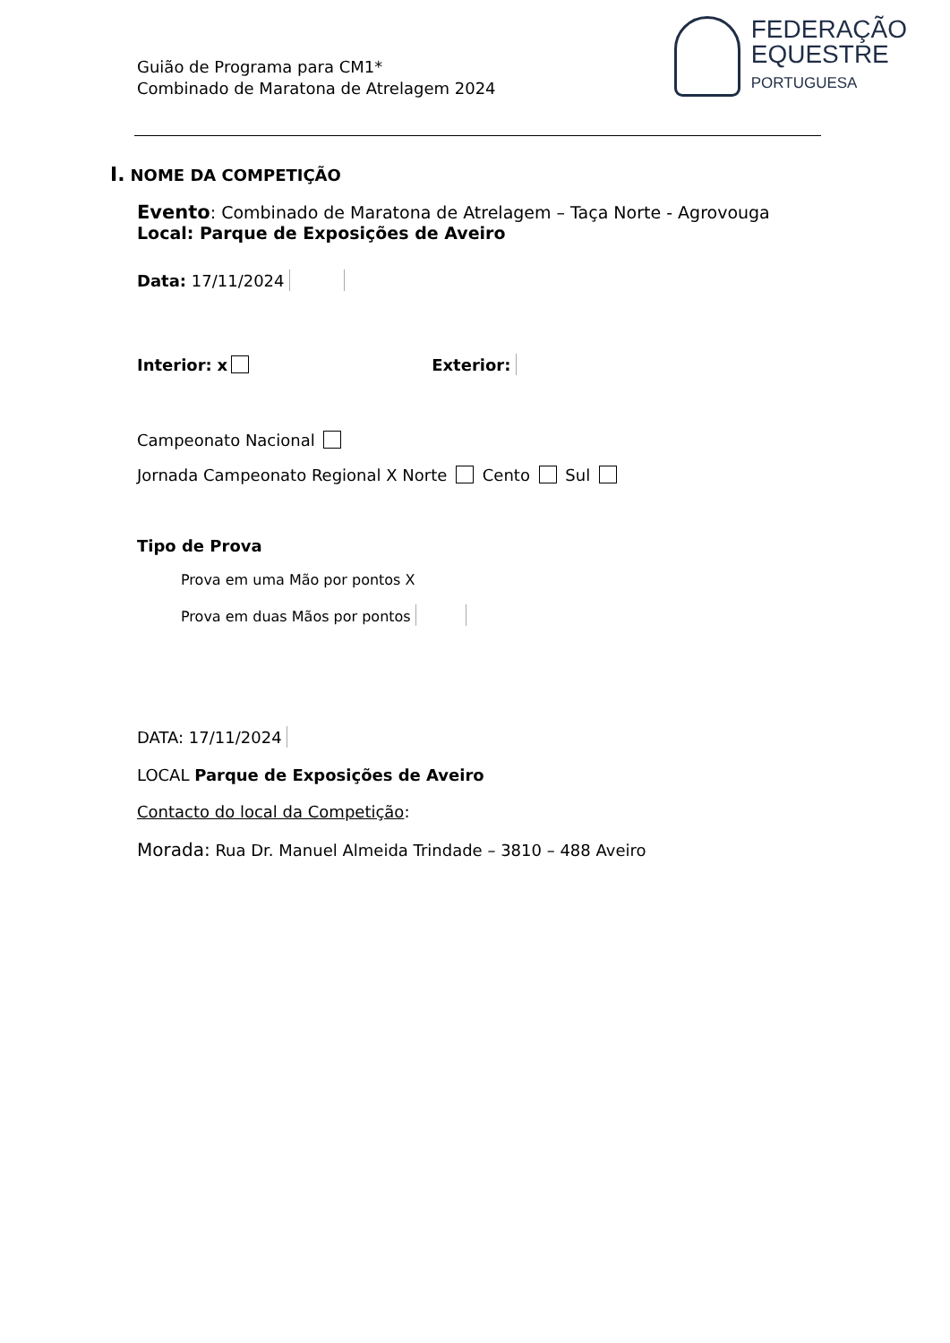Guião de Programa para CM1*
Combinado de Maratona de Atrelagem 2024
FEDERAÇÃO
EQUESTRE
PORTUGUESA
I. NOME DA COMPETIÇÃO
Evento: Combinado de Maratona de Atrelagem – Taça Norte - Agrovouga
Local: Parque de Exposições de Aveiro
Data: 17/11/2024
Interior: x Exterior:
Campeonato Nacional
Jornada Campeonato Regional X Norte Cento Sul
Tipo de Prova
Prova em uma Mão por pontos X
Prova em duas Mãos por pontos
DATA: 17/11/2024
LOCAL Parque de Exposições de Aveiro
Contacto do local da Competição:
Morada: Rua Dr. Manuel Almeida Trindade – 3810 – 488 Aveiro